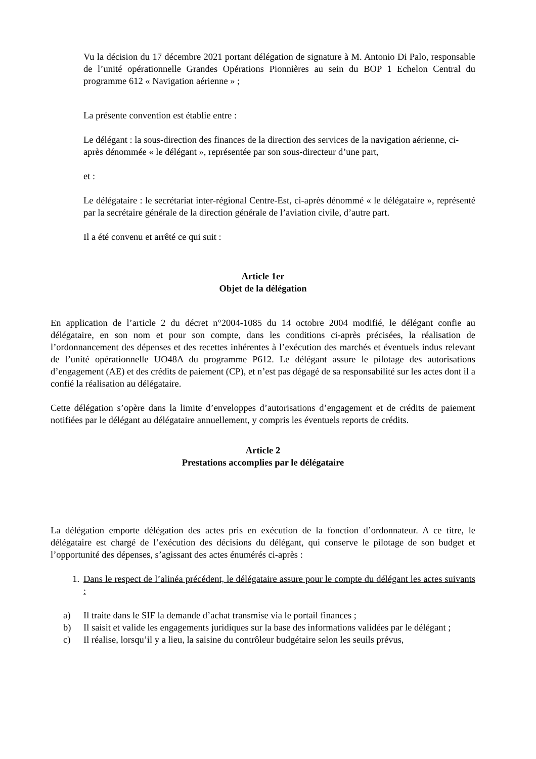Vu la décision du 17 décembre 2021 portant délégation de signature à M. Antonio Di Palo, responsable de l’unité opérationnelle Grandes Opérations Pionnières au sein du BOP 1 Echelon Central du programme 612 « Navigation aérienne » ;
La présente convention est établie entre :
Le délégant : la sous-direction des finances de la direction des services de la navigation aérienne, ci-après dénommée « le délégant », représentée par son sous-directeur d’une part,
et :
Le délégataire : le secrétariat inter-régional Centre-Est, ci-après dénommé « le délégataire », représenté par la secrétaire générale de la direction générale de l’aviation civile, d’autre part.
Il a été convenu et arrêté ce qui suit :
Article 1er
Objet de la délégation
En application de l’article 2 du décret n°2004-1085 du 14 octobre 2004 modifié, le délégant confie au délégataire, en son nom et pour son compte, dans les conditions ci-après précisées, la réalisation de l’ordonnancement des dépenses et des recettes inhérentes à l’exécution des marchés et éventuels indus relevant de l’unité opérationnelle UO48A du programme P612. Le délégant assure le pilotage des autorisations d’engagement (AE) et des crédits de paiement (CP), et n’est pas dégagé de sa responsabilité sur les actes dont il a confié la réalisation au délégataire.
Cette délégation s’opère dans la limite d’enveloppes d’autorisations d’engagement et de crédits de paiement notifiées par le délégant au délégataire annuellement, y compris les éventuels reports de crédits.
Article 2
Prestations accomplies par le délégataire
La délégation emporte délégation des actes pris en exécution de la fonction d’ordonnateur. A ce titre, le délégataire est chargé de l’exécution des décisions du délégant, qui conserve le pilotage de son budget et l’opportunité des dépenses, s’agissant des actes énumérés ci-après :
1. Dans le respect de l’alinéa précédent, le délégataire assure pour le compte du délégant les actes suivants :
a) Il traite dans le SIF la demande d’achat transmise via le portail finances ;
b) Il saisit et valide les engagements juridiques sur la base des informations validées par le délégant ;
c) Il réalise, lorsqu’il y a lieu, la saisine du contrôleur budgétaire selon les seuils prévus,